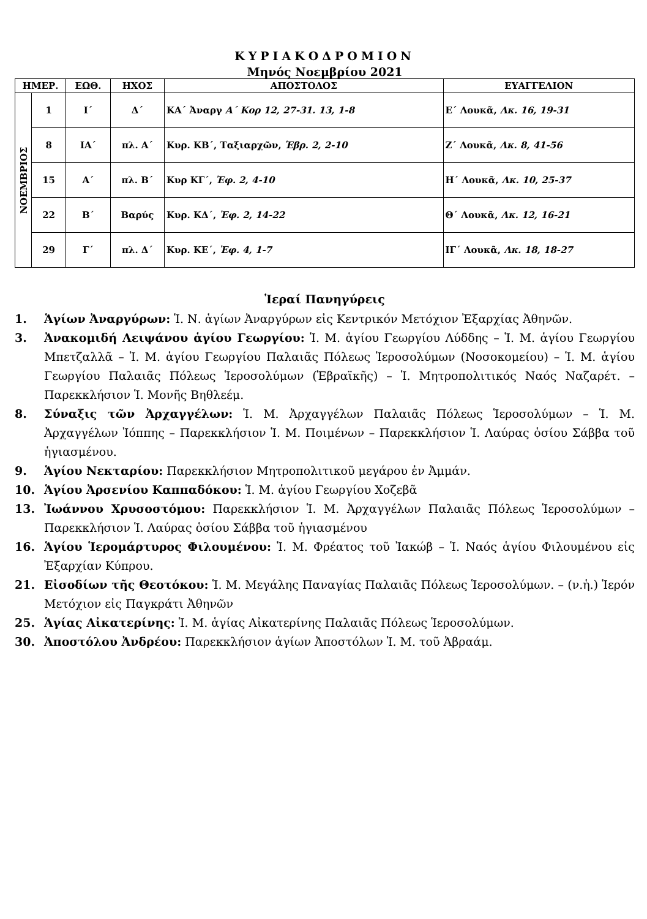ΚΥΡΙΑΚΟΔΡΟΜΙΟΝ
Μηνός Νοεμβρίου 2021
| ΗΜΕΡ. | | ΕΩΘ. | ΗΧΟΣ | ΑΠΟΣΤΟΛΟΣ | ΕΥΑΓΓΕΛΙΟΝ |
| --- | --- | --- | --- | --- | --- |
| ΝΟΕΜΒΡΙΟΣ | 1 | Ι΄ | Δ΄ | ΚΑ΄ Ἀναργ Α΄ Κορ 12, 27-31. 13, 1-8 | Ε΄ Λουκᾶ, Λκ. 16, 19-31 |
| | 8 | ΙΑ΄ | πλ. Α΄ | Κυρ. ΚΒ΄, Ταξιαρχῶν, Ἑβρ. 2, 2-10 | Ζ΄ Λουκᾶ, Λκ. 8, 41-56 |
| | 15 | Α΄ | πλ. Β΄ | Κυρ ΚΓ΄, Ἐφ. 2, 4-10 | Η΄ Λουκᾶ, Λκ. 10, 25-37 |
| | 22 | Β΄ | Βαρύς | Κυρ. ΚΔ΄, Ἐφ. 2, 14-22 | Θ΄ Λουκᾶ, Λκ. 12, 16-21 |
| | 29 | Γ΄ | πλ. Δ΄ | Κυρ. ΚΕ΄, Ἐφ. 4, 1-7 | ΙΓ΄ Λουκᾶ, Λκ. 18, 18-27 |
Ἱεραί Πανηγύρεις
1. Ἁγίων Ἀναργύρων: Ἱ. Ν. ἁγίων Ἀναργύρων εἰς Κεντρικόν Μετόχιον Ἐξαρχίας Ἀθηνῶν.
3. Ἀνακομιδή Λειψάνου ἁγίου Γεωργίου: Ἱ. Μ. ἁγίου Γεωργίου Λύδδης – Ἱ. Μ. ἁγίου Γεωργίου Μπετζαλλᾶ – Ἱ. Μ. ἁγίου Γεωργίου Παλαιᾶς Πόλεως Ἱεροσολύμων (Νοσοκομείου) – Ἱ. Μ. ἁγίου Γεωργίου Παλαιᾶς Πόλεως Ἱεροσολύμων (Ἑβραϊκῆς) – Ἱ. Μητροπολιτικός Ναός Ναζαρέτ. – Παρεκκλήσιον Ἱ. Μονῆς Βηθλεέμ.
8. Σύναξις τῶν Ἀρχαγγέλων: Ἱ. Μ. Ἀρχαγγέλων Παλαιᾶς Πόλεως Ἱεροσολύμων – Ἱ. Μ. Ἀρχαγγέλων Ἰόππης – Παρεκκλήσιον Ἱ. Μ. Ποιμένων – Παρεκκλήσιον Ἱ. Λαύρας ὁσίου Σάββα τοῦ ἡγιασμένου.
9. Ἁγίου Νεκταρίου: Παρεκκλήσιον Μητροπολιτικοῦ μεγάρου ἐν Ἀμμάν.
10. Ἁγίου Ἀρσενίου Καππαδόκου: Ἱ. Μ. ἁγίου Γεωργίου Χοζεβᾶ
13. Ἰωάννου Χρυσοστόμου: Παρεκκλήσιον Ἱ. Μ. Ἀρχαγγέλων Παλαιᾶς Πόλεως Ἱεροσολύμων – Παρεκκλήσιον Ἱ. Λαύρας ὁσίου Σάββα τοῦ ἡγιασμένου
16. Ἁγίου Ἱερομάρτυρος Φιλουμένου: Ἱ. Μ. Φρέατος τοῦ Ἰακώβ – Ἱ. Ναός ἁγίου Φιλουμένου εἰς Ἐξαρχίαν Κύπρου.
21. Εἰσοδίων τῆς Θεοτόκου: Ἱ. Μ. Μεγάλης Παναγίας Παλαιᾶς Πόλεως Ἱεροσολύμων. – (ν.ἡ.) Ἱερόν Μετόχιον εἰς Παγκράτι Ἀθηνῶν
25. Ἁγίας Αἰκατερίνης: Ἱ. Μ. ἁγίας Αἰκατερίνης Παλαιᾶς Πόλεως Ἱεροσολύμων.
30. Ἀποστόλου Ἀνδρέου: Παρεκκλήσιον ἁγίων Ἀποστόλων Ἱ. Μ. τοῦ Ἀβραάμ.